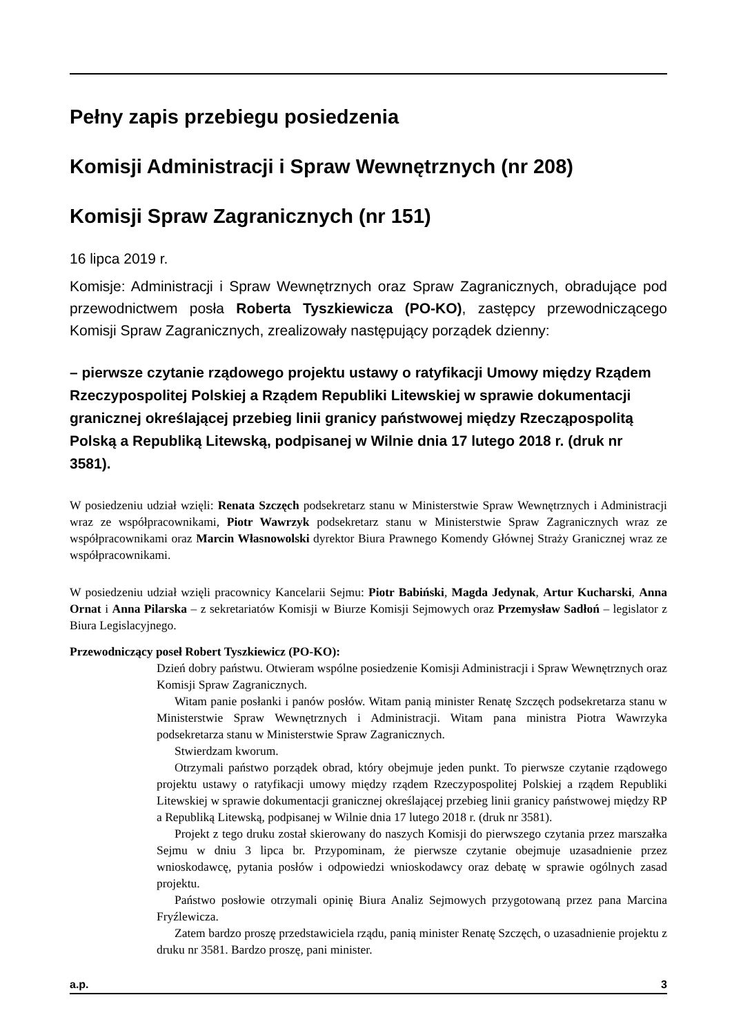Pełny zapis przebiegu posiedzenia
Komisji Administracji i Spraw Wewnętrznych (nr 208)
Komisji Spraw Zagranicznych (nr 151)
16 lipca 2019 r.
Komisje: Administracji i Spraw Wewnętrznych oraz Spraw Zagranicznych, obradujące pod przewodnictwem posła Roberta Tyszkiewicza (PO-KO), zastępcy przewodniczącego Komisji Spraw Zagranicznych, zrealizowały następujący porządek dzienny:
– pierwsze czytanie rządowego projektu ustawy o ratyfikacji Umowy między Rządem Rzeczypospolitej Polskiej a Rządem Republiki Litewskiej w sprawie dokumentacji granicznej określającej przebieg linii granicy państwowej między Rzecząpospolitą Polską a Republiką Litewską, podpisanej w Wilnie dnia 17 lutego 2018 r. (druk nr 3581).
W posiedzeniu udział wzięli: Renata Szczęch podsekretarz stanu w Ministerstwie Spraw Wewnętrznych i Administracji wraz ze współpracownikami, Piotr Wawrzyk podsekretarz stanu w Ministerstwie Spraw Zagranicznych wraz ze współpracownikami oraz Marcin Własnowolski dyrektor Biura Prawnego Komendy Głównej Straży Granicznej wraz ze współpracownikami.
W posiedzeniu udział wzięli pracownicy Kancelarii Sejmu: Piotr Babiński, Magda Jedynak, Artur Kucharski, Anna Ornat i Anna Pilarska – z sekretariatów Komisji w Biurze Komisji Sejmowych oraz Przemysław Sadłoń – legislator z Biura Legislacyjnego.
Przewodniczący poseł Robert Tyszkiewicz (PO-KO):
Dzień dobry państwu. Otwieram wspólne posiedzenie Komisji Administracji i Spraw Wewnętrznych oraz Komisji Spraw Zagranicznych.
Witam panie posłanki i panów posłów. Witam panią minister Renatę Szczęch podsekretarza stanu w Ministerstwie Spraw Wewnętrznych i Administracji. Witam pana ministra Piotra Wawrzyka podsekretarza stanu w Ministerstwie Spraw Zagranicznych.
Stwierdzam kworum.
Otrzymali państwo porządek obrad, który obejmuje jeden punkt. To pierwsze czytanie rządowego projektu ustawy o ratyfikacji umowy między rządem Rzeczypospolitej Polskiej a rządem Republiki Litewskiej w sprawie dokumentacji granicznej określającej przebieg linii granicy państwowej między RP a Republiką Litewską, podpisanej w Wilnie dnia 17 lutego 2018 r. (druk nr 3581).
Projekt z tego druku został skierowany do naszych Komisji do pierwszego czytania przez marszałka Sejmu w dniu 3 lipca br. Przypominam, że pierwsze czytanie obejmuje uzasadnienie przez wnioskodawcę, pytania posłów i odpowiedzi wnioskodawcy oraz debatę w sprawie ogólnych zasad projektu.
Państwo posłowie otrzymali opinię Biura Analiz Sejmowych przygotowaną przez pana Marcina Fryźlewicza.
Zatem bardzo proszę przedstawiciela rządu, panią minister Renatę Szczęch, o uzasadnienie projektu z druku nr 3581. Bardzo proszę, pani minister.
a.p. 3